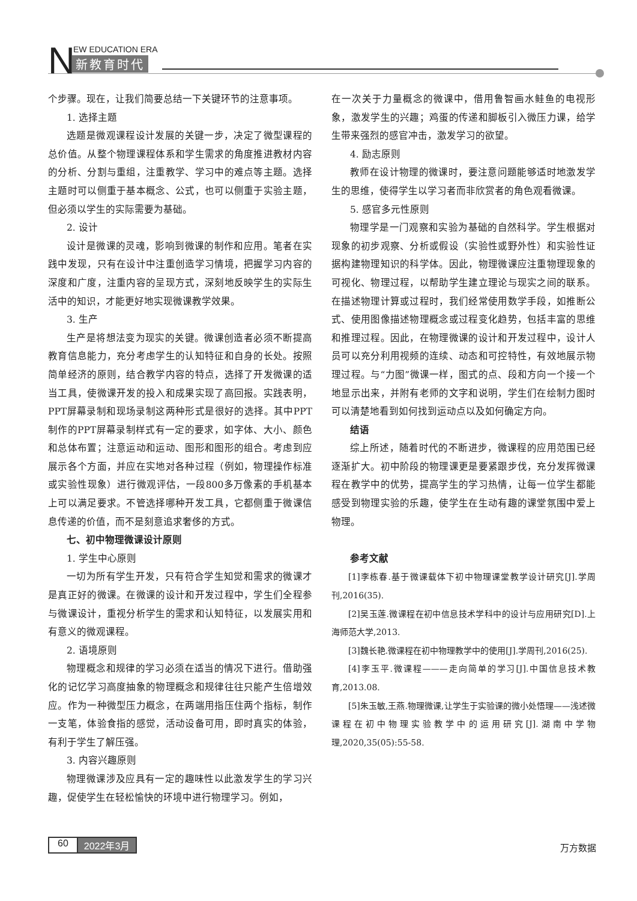N EW EDUCATION ERA
新教育时代
个步骤。现在，让我们简要总结一下关键环节的注意事项。
1. 选择主题
选题是微观课程设计发展的关键一步，决定了微型课程的总价值。从整个物理课程体系和学生需求的角度推进教材内容的分析、分割与重组，注重教学、学习中的难点等主题。选择主题时可以侧重于基本概念、公式，也可以侧重于实验主题，但必须以学生的实际需要为基础。
2. 设计
设计是微课的灵魂，影响到微课的制作和应用。笔者在实践中发现，只有在设计中注重创造学习情境，把握学习内容的深度和广度，注重内容的呈现方式，深刻地反映学生的实际生活中的知识，才能更好地实现微课教学效果。
3. 生产
生产是将想法变为现实的关键。微课创造者必须不断提高教育信息能力，充分考虑学生的认知特征和自身的长处。按照简单经济的原则，结合教学内容的特点，选择了开发微课的适当工具，使微课开发的投入和成果实现了高回报。实践表明，PPT屏幕录制和现场录制这两种形式是很好的选择。其中PPT制作的PPT屏幕录制样式有一定的要求，如字体、大小、颜色和总体布置；注意运动和运动、图形和图形的组合。考虑到应展示各个方面，并应在实地对各种过程（例如，物理操作标准或实验性现象）进行微观评估，一段800多万像素的手机基本上可以满足要求。不管选择哪种开发工具，它都侧重于微课信息传递的价值，而不是刻意追求奢侈的方式。
七、初中物理微课设计原则
1. 学生中心原则
一切为所有学生开发，只有符合学生知觉和需求的微课才是真正好的微课。在微课的设计和开发过程中，学生们全程参与微课设计，重视分析学生的需求和认知特征，以发展实用和有意义的微观课程。
2. 语境原则
物理概念和规律的学习必须在适当的情况下进行。借助强化的记忆学习高度抽象的物理概念和规律往往只能产生倍增效应。作为一种微型压力概念，在两端用指压住两个指标，制作一支笔，体验食指的感觉，活动设备可用，即时真实的体验，有利于学生了解压强。
3. 内容兴趣原则
物理微课涉及应具有一定的趣味性以此激发学生的学习兴趣，促使学生在轻松愉快的环境中进行物理学习。例如，
在一次关于力量概念的微课中，借用鲁智画水鲑鱼的电视形象，激发学生的兴趣；鸡蛋的传递和脚板引入微压力课，给学生带来强烈的感官冲击，激发学习的欲望。
4. 励志原则
教师在设计物理的微课时，要注意问题能够适时地激发学生的思维，使得学生以学习者而非欣赏者的角色观看微课。
5. 感官多元性原则
物理学是一门观察和实验为基础的自然科学。学生根据对现象的初步观察、分析或假设（实验性或野外性）和实验性证据构建物理知识的科学体。因此，物理微课应注重物理现象的可视化、物理过程，以帮助学生建立理论与现实之间的联系。在描述物理计算或过程时，我们经常使用数学手段，如推断公式、使用图像描述物理概念或过程变化趋势，包括丰富的思维和推理过程。因此，在物理微课的设计和开发过程中，设计人员可以充分利用视频的连续、动态和可控特性，有效地展示物理过程。与“力图”微课一样，图式的点、段和方向一个接一个地显示出来，并附有老师的文字和说明，学生们在绘制力图时可以清楚地看到如何找到运动点以及如何确定方向。
结语
综上所述，随着时代的不断进步，微课程的应用范围已经逐渐扩大。初中阶段的物理课更是要紧跟步伐，充分发挥微课程在教学中的优势，提高学生的学习热情，让每一位学生都能感受到物理实验的乐趣，使学生在生动有趣的课堂氛围中爱上物理。
参考文献
[1]李栋春.基于微课载体下初中物理课堂教学设计研究[J].学周刊,2016(35).
[2]吴玉莲.微课程在初中信息技术学科中的设计与应用研究[D].上海师范大学,2013.
[3]魏长艳.微课程在初中物理教学中的使用[J].学周刊,2016(25).
[4]李玉平.微课程———走向简单的学习[J].中国信息技术教育,2013.08.
[5]朱玉敏,王燕.物理微课,让学生于实验课的微小处悟理——浅述微课程在初中物理实验教学中的运用研究[J].湖南中学物理,2020,35(05):55-58.
60 2022年3月 万方数据